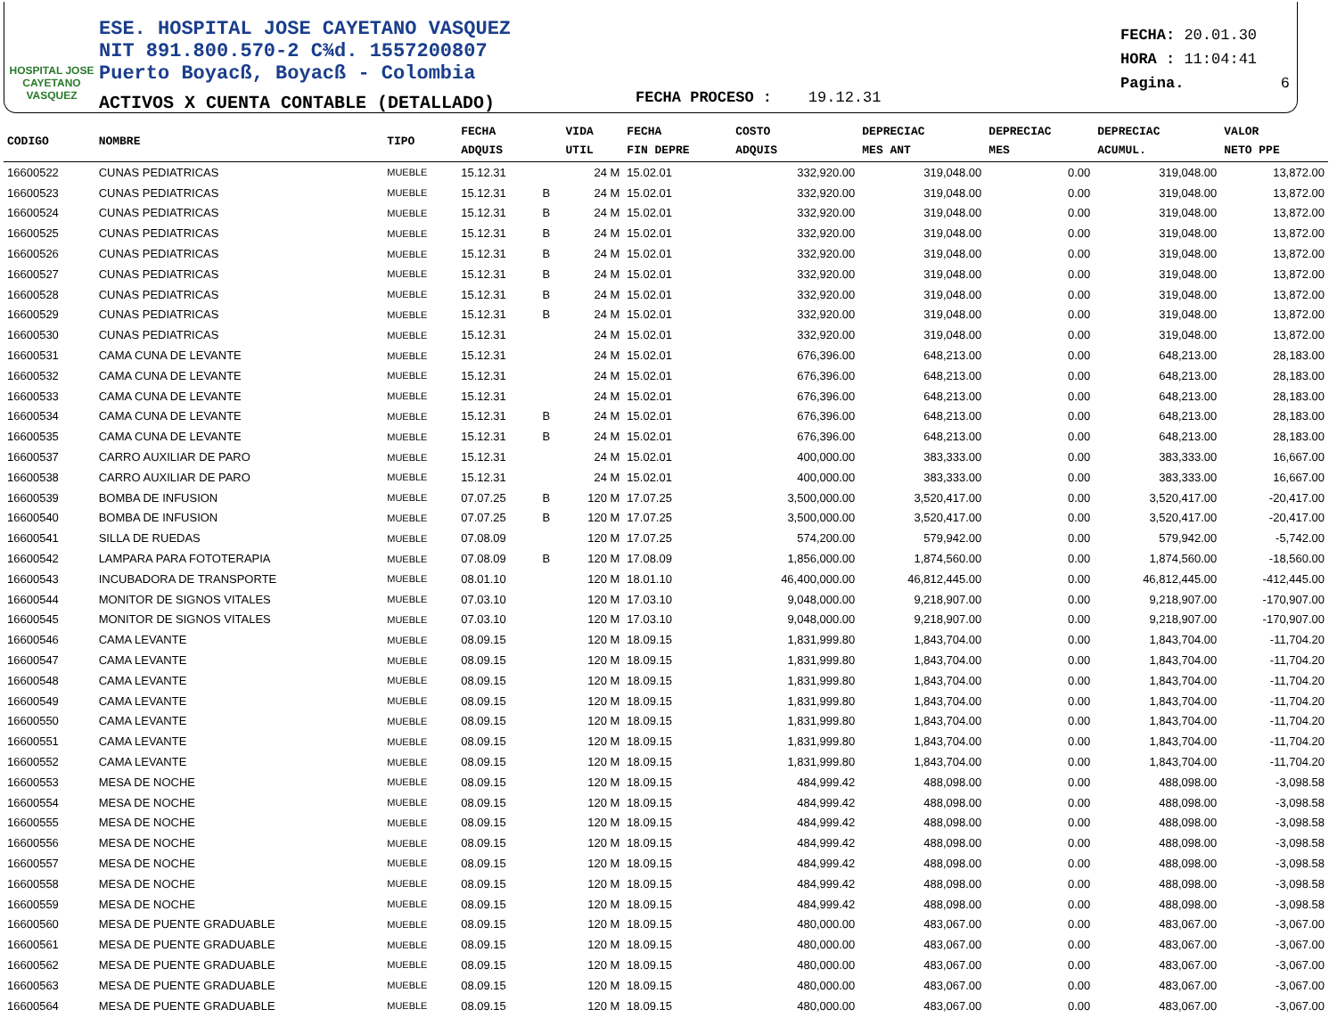HOSPITAL JOSE CAYETANO VASQUEZ
ESE. HOSPITAL JOSE CAYETANO VASQUEZ
NIT 891.800.570-2 C¾d. 1557200807
Puerto Boyacß, Boyacß - Colombia
ACTIVOS X CUENTA CONTABLE (DETALLADO)
FECHA: 20.01.30
HORA : 11:04:41
Pagina. 6
FECHA PROCESO : 19.12.31
| CODIGO | NOMBRE | TIPO | FECHA ADQUIS | | VIDA UTIL | FECHA FIN DEPRE | COSTO ADQUIS | DEPRECIAC MES ANT | DEPRECIAC MES | DEPRECIAC ACUMUL. | VALOR NETO PPE |
| --- | --- | --- | --- | --- | --- | --- | --- | --- | --- | --- | --- |
| 16600522 | CUNAS PEDIATRICAS | MUEBLE | 15.12.31 | | 24 M | 15.02.01 | 332,920.00 | 319,048.00 | 0.00 | 319,048.00 | 13,872.00 |
| 16600523 | CUNAS PEDIATRICAS | MUEBLE | 15.12.31 | B | 24 M | 15.02.01 | 332,920.00 | 319,048.00 | 0.00 | 319,048.00 | 13,872.00 |
| 16600524 | CUNAS PEDIATRICAS | MUEBLE | 15.12.31 | B | 24 M | 15.02.01 | 332,920.00 | 319,048.00 | 0.00 | 319,048.00 | 13,872.00 |
| 16600525 | CUNAS PEDIATRICAS | MUEBLE | 15.12.31 | B | 24 M | 15.02.01 | 332,920.00 | 319,048.00 | 0.00 | 319,048.00 | 13,872.00 |
| 16600526 | CUNAS PEDIATRICAS | MUEBLE | 15.12.31 | B | 24 M | 15.02.01 | 332,920.00 | 319,048.00 | 0.00 | 319,048.00 | 13,872.00 |
| 16600527 | CUNAS PEDIATRICAS | MUEBLE | 15.12.31 | B | 24 M | 15.02.01 | 332,920.00 | 319,048.00 | 0.00 | 319,048.00 | 13,872.00 |
| 16600528 | CUNAS PEDIATRICAS | MUEBLE | 15.12.31 | B | 24 M | 15.02.01 | 332,920.00 | 319,048.00 | 0.00 | 319,048.00 | 13,872.00 |
| 16600529 | CUNAS PEDIATRICAS | MUEBLE | 15.12.31 | B | 24 M | 15.02.01 | 332,920.00 | 319,048.00 | 0.00 | 319,048.00 | 13,872.00 |
| 16600530 | CUNAS PEDIATRICAS | MUEBLE | 15.12.31 | | 24 M | 15.02.01 | 332,920.00 | 319,048.00 | 0.00 | 319,048.00 | 13,872.00 |
| 16600531 | CAMA CUNA DE LEVANTE | MUEBLE | 15.12.31 | | 24 M | 15.02.01 | 676,396.00 | 648,213.00 | 0.00 | 648,213.00 | 28,183.00 |
| 16600532 | CAMA CUNA DE LEVANTE | MUEBLE | 15.12.31 | | 24 M | 15.02.01 | 676,396.00 | 648,213.00 | 0.00 | 648,213.00 | 28,183.00 |
| 16600533 | CAMA CUNA DE LEVANTE | MUEBLE | 15.12.31 | | 24 M | 15.02.01 | 676,396.00 | 648,213.00 | 0.00 | 648,213.00 | 28,183.00 |
| 16600534 | CAMA CUNA DE LEVANTE | MUEBLE | 15.12.31 | B | 24 M | 15.02.01 | 676,396.00 | 648,213.00 | 0.00 | 648,213.00 | 28,183.00 |
| 16600535 | CAMA CUNA DE LEVANTE | MUEBLE | 15.12.31 | B | 24 M | 15.02.01 | 676,396.00 | 648,213.00 | 0.00 | 648,213.00 | 28,183.00 |
| 16600537 | CARRO AUXILIAR DE PARO | MUEBLE | 15.12.31 | | 24 M | 15.02.01 | 400,000.00 | 383,333.00 | 0.00 | 383,333.00 | 16,667.00 |
| 16600538 | CARRO AUXILIAR DE PARO | MUEBLE | 15.12.31 | | 24 M | 15.02.01 | 400,000.00 | 383,333.00 | 0.00 | 383,333.00 | 16,667.00 |
| 16600539 | BOMBA DE INFUSION | MUEBLE | 07.07.25 | B | 120 M | 17.07.25 | 3,500,000.00 | 3,520,417.00 | 0.00 | 3,520,417.00 | -20,417.00 |
| 16600540 | BOMBA DE INFUSION | MUEBLE | 07.07.25 | B | 120 M | 17.07.25 | 3,500,000.00 | 3,520,417.00 | 0.00 | 3,520,417.00 | -20,417.00 |
| 16600541 | SILLA DE RUEDAS | MUEBLE | 07.08.09 | | 120 M | 17.07.25 | 574,200.00 | 579,942.00 | 0.00 | 579,942.00 | -5,742.00 |
| 16600542 | LAMPARA PARA FOTOTERAPIA | MUEBLE | 07.08.09 | B | 120 M | 17.08.09 | 1,856,000.00 | 1,874,560.00 | 0.00 | 1,874,560.00 | -18,560.00 |
| 16600543 | INCUBADORA DE TRANSPORTE | MUEBLE | 08.01.10 | | 120 M | 18.01.10 | 46,400,000.00 | 46,812,445.00 | 0.00 | 46,812,445.00 | -412,445.00 |
| 16600544 | MONITOR DE SIGNOS VITALES | MUEBLE | 07.03.10 | | 120 M | 17.03.10 | 9,048,000.00 | 9,218,907.00 | 0.00 | 9,218,907.00 | -170,907.00 |
| 16600545 | MONITOR DE SIGNOS VITALES | MUEBLE | 07.03.10 | | 120 M | 17.03.10 | 9,048,000.00 | 9,218,907.00 | 0.00 | 9,218,907.00 | -170,907.00 |
| 16600546 | CAMA LEVANTE | MUEBLE | 08.09.15 | | 120 M | 18.09.15 | 1,831,999.80 | 1,843,704.00 | 0.00 | 1,843,704.00 | -11,704.20 |
| 16600547 | CAMA LEVANTE | MUEBLE | 08.09.15 | | 120 M | 18.09.15 | 1,831,999.80 | 1,843,704.00 | 0.00 | 1,843,704.00 | -11,704.20 |
| 16600548 | CAMA LEVANTE | MUEBLE | 08.09.15 | | 120 M | 18.09.15 | 1,831,999.80 | 1,843,704.00 | 0.00 | 1,843,704.00 | -11,704.20 |
| 16600549 | CAMA LEVANTE | MUEBLE | 08.09.15 | | 120 M | 18.09.15 | 1,831,999.80 | 1,843,704.00 | 0.00 | 1,843,704.00 | -11,704.20 |
| 16600550 | CAMA LEVANTE | MUEBLE | 08.09.15 | | 120 M | 18.09.15 | 1,831,999.80 | 1,843,704.00 | 0.00 | 1,843,704.00 | -11,704.20 |
| 16600551 | CAMA LEVANTE | MUEBLE | 08.09.15 | | 120 M | 18.09.15 | 1,831,999.80 | 1,843,704.00 | 0.00 | 1,843,704.00 | -11,704.20 |
| 16600552 | CAMA LEVANTE | MUEBLE | 08.09.15 | | 120 M | 18.09.15 | 1,831,999.80 | 1,843,704.00 | 0.00 | 1,843,704.00 | -11,704.20 |
| 16600553 | MESA DE NOCHE | MUEBLE | 08.09.15 | | 120 M | 18.09.15 | 484,999.42 | 488,098.00 | 0.00 | 488,098.00 | -3,098.58 |
| 16600554 | MESA DE NOCHE | MUEBLE | 08.09.15 | | 120 M | 18.09.15 | 484,999.42 | 488,098.00 | 0.00 | 488,098.00 | -3,098.58 |
| 16600555 | MESA DE NOCHE | MUEBLE | 08.09.15 | | 120 M | 18.09.15 | 484,999.42 | 488,098.00 | 0.00 | 488,098.00 | -3,098.58 |
| 16600556 | MESA DE NOCHE | MUEBLE | 08.09.15 | | 120 M | 18.09.15 | 484,999.42 | 488,098.00 | 0.00 | 488,098.00 | -3,098.58 |
| 16600557 | MESA DE NOCHE | MUEBLE | 08.09.15 | | 120 M | 18.09.15 | 484,999.42 | 488,098.00 | 0.00 | 488,098.00 | -3,098.58 |
| 16600558 | MESA DE NOCHE | MUEBLE | 08.09.15 | | 120 M | 18.09.15 | 484,999.42 | 488,098.00 | 0.00 | 488,098.00 | -3,098.58 |
| 16600559 | MESA DE NOCHE | MUEBLE | 08.09.15 | | 120 M | 18.09.15 | 484,999.42 | 488,098.00 | 0.00 | 488,098.00 | -3,098.58 |
| 16600560 | MESA DE PUENTE GRADUABLE | MUEBLE | 08.09.15 | | 120 M | 18.09.15 | 480,000.00 | 483,067.00 | 0.00 | 483,067.00 | -3,067.00 |
| 16600561 | MESA DE PUENTE GRADUABLE | MUEBLE | 08.09.15 | | 120 M | 18.09.15 | 480,000.00 | 483,067.00 | 0.00 | 483,067.00 | -3,067.00 |
| 16600562 | MESA DE PUENTE GRADUABLE | MUEBLE | 08.09.15 | | 120 M | 18.09.15 | 480,000.00 | 483,067.00 | 0.00 | 483,067.00 | -3,067.00 |
| 16600563 | MESA DE PUENTE GRADUABLE | MUEBLE | 08.09.15 | | 120 M | 18.09.15 | 480,000.00 | 483,067.00 | 0.00 | 483,067.00 | -3,067.00 |
| 16600564 | MESA DE PUENTE GRADUABLE | MUEBLE | 08.09.15 | | 120 M | 18.09.15 | 480,000.00 | 483,067.00 | 0.00 | 483,067.00 | -3,067.00 |